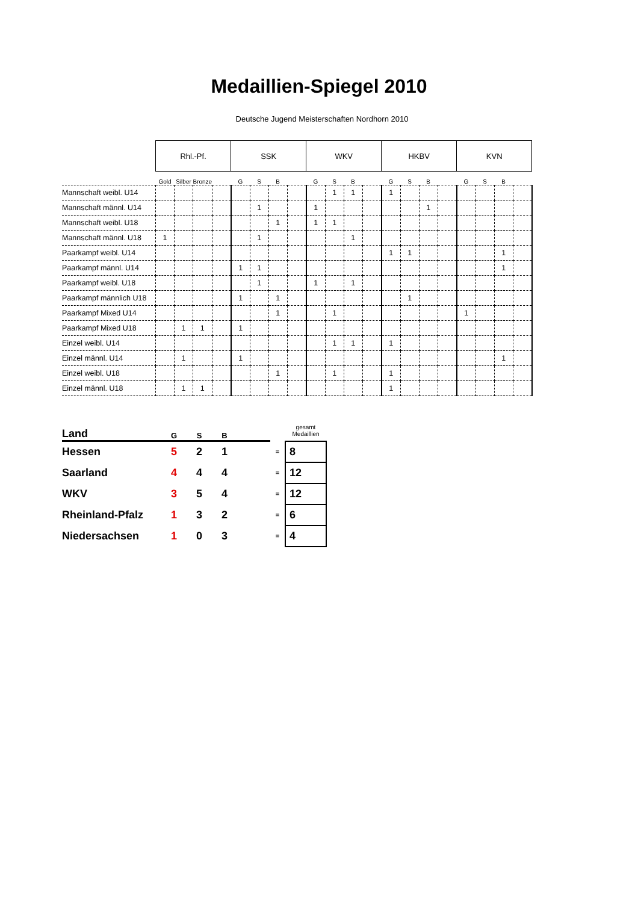Medaillien-Spiegel 2010
Deutsche Jugend Meisterschaften Nordhorn 2010
| | Rhl.-Pf. | | | | SSK | | | | WKV | | | | HKBV | | | | KVN | | | |
| --- | --- | --- | --- | --- | --- | --- | --- | --- | --- | --- | --- | --- | --- | --- | --- | --- | --- | --- | --- | --- |
| | Gold | Silber | Bronze | | G | S | B | | G | S | B | | G | S | B | | G | S | B | |
| Mannschaft weibl. U14 | | | | | | | | | | 1 | 1 | | 1 | | | | | | | |
| Mannschaft männl. U14 | | | | | | 1 | | | 1 | | | | | | 1 | | | | | |
| Mannschaft weibl. U18 | | | | | | | 1 | | 1 | 1 | | | | | | | | | | |
| Mannschaft männl. U18 | 1 | | | | | 1 | | | | | 1 | | | | | | | | | |
| Paarkampf weibl. U14 | | | | | | | | | | | | | 1 | 1 | | | | | 1 | |
| Paarkampf männl. U14 | | | | | 1 | 1 | | | | | | | | | | | | | 1 | |
| Paarkampf weibl. U18 | | | | | | 1 | | | 1 | | 1 | | | | | | | | | |
| Paarkampf männlich U18 | | | | | 1 | | 1 | | | | | | | 1 | | | | | | |
| Paarkampf Mixed U14 | | | | | | | 1 | | | 1 | | | | | | | 1 | | | |
| Paarkampf Mixed U18 | | 1 | 1 | | 1 | | | | | | | | | | | | | | | |
| Einzel weibl. U14 | | | | | | | | | | 1 | 1 | | 1 | | | | | | | |
| Einzel männl. U14 | | 1 | | | 1 | | | | | | | | | | | | | | 1 | |
| Einzel weibl. U18 | | | | | | | 1 | | | 1 | | | 1 | | | | | | | |
| Einzel männl. U18 | | 1 | 1 | | | | | | | | | | 1 | | | | | | | |
| Land | G | S | B | | | gesamt Medaillien |
| Hessen | 5 | 2 | 1 | | = | 8 |
| Saarland | 4 | 4 | 4 | | = | 12 |
| WKV | 3 | 5 | 4 | | = | 12 |
| Rheinland-Pfalz | 1 | 3 | 2 | | = | 6 |
| Niedersachsen | 1 | 0 | 3 | | = | 4 |